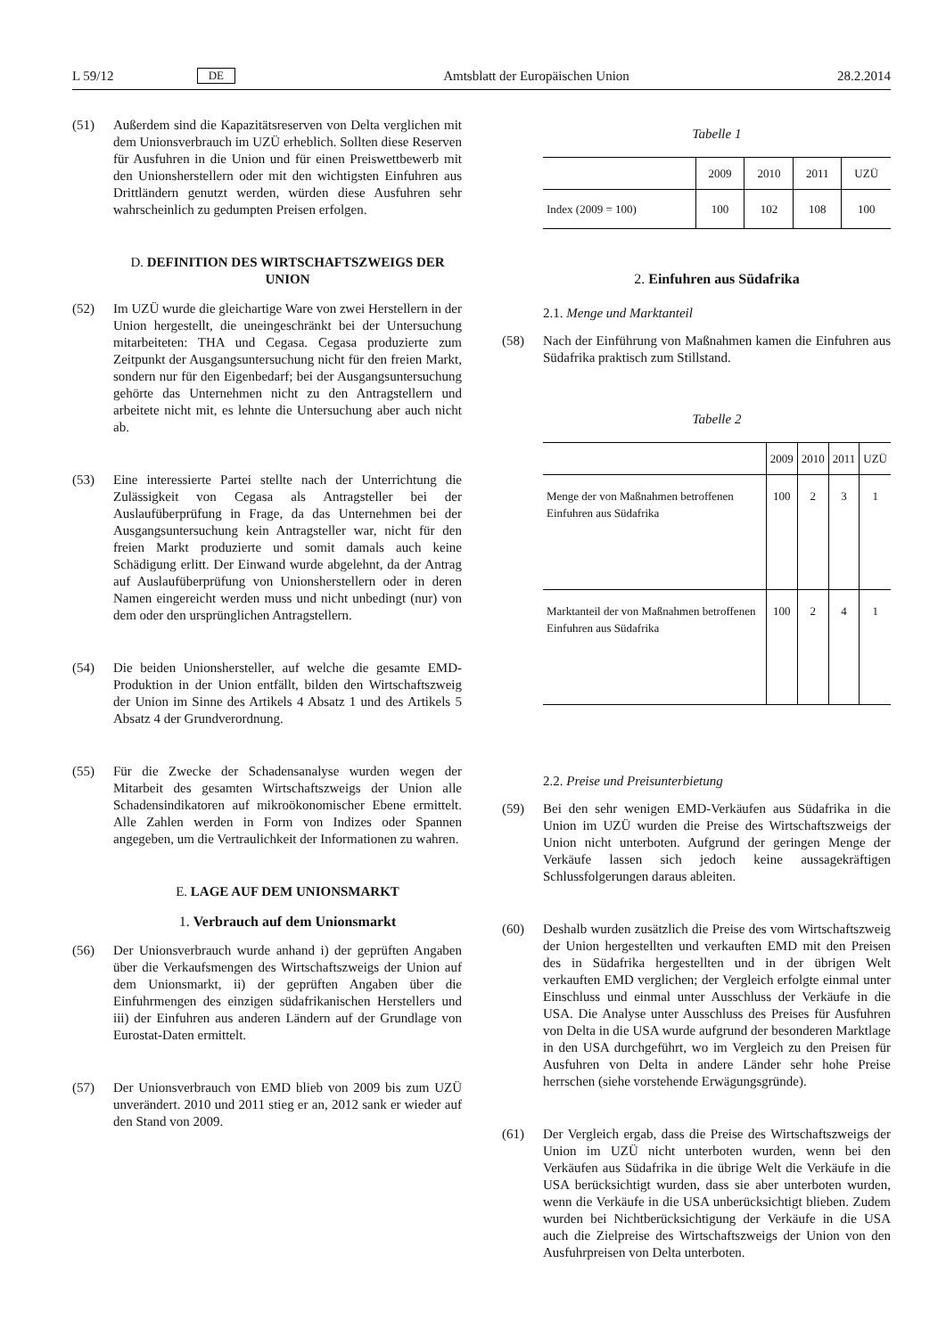L 59/12 DE Amtsblatt der Europäischen Union 28.2.2014
(51) Außerdem sind die Kapazitätsreserven von Delta verglichen mit dem Unionsverbrauch im UZÜ erheblich. Sollten diese Reserven für Ausfuhren in die Union und für einen Preiswettbewerb mit den Unionsherstellern oder mit den wichtigsten Einfuhren aus Drittländern genutzt werden, würden diese Ausfuhren sehr wahrscheinlich zu gedumpten Preisen erfolgen.
D. DEFINITION DES WIRTSCHAFTSZWEIGS DER UNION
(52) Im UZÜ wurde die gleichartige Ware von zwei Herstellern in der Union hergestellt, die uneingeschränkt bei der Untersuchung mitarbeiteten: THA und Cegasa. Cegasa produzierte zum Zeitpunkt der Ausgangsuntersuchung nicht für den freien Markt, sondern nur für den Eigenbedarf; bei der Ausgangsuntersuchung gehörte das Unternehmen nicht zu den Antragstellern und arbeitete nicht mit, es lehnte die Untersuchung aber auch nicht ab.
(53) Eine interessierte Partei stellte nach der Unterrichtung die Zulässigkeit von Cegasa als Antragsteller bei der Auslaufüberprüfung in Frage, da das Unternehmen bei der Ausgangsuntersuchung kein Antragsteller war, nicht für den freien Markt produzierte und somit damals auch keine Schädigung erlitt. Der Einwand wurde abgelehnt, da der Antrag auf Auslaufüberprüfung von Unionsherstellern oder in deren Namen eingereicht werden muss und nicht unbedingt (nur) von dem oder den ursprünglichen Antragstellern.
(54) Die beiden Unionshersteller, auf welche die gesamte EMD-Produktion in der Union entfällt, bilden den Wirtschaftszweig der Union im Sinne des Artikels 4 Absatz 1 und des Artikels 5 Absatz 4 der Grundverordnung.
(55) Für die Zwecke der Schadensanalyse wurden wegen der Mitarbeit des gesamten Wirtschaftszweigs der Union alle Schadensindikatoren auf mikroökonomischer Ebene ermittelt. Alle Zahlen werden in Form von Indizes oder Spannen angegeben, um die Vertraulichkeit der Informationen zu wahren.
E. LAGE AUF DEM UNIONSMARKT
1. Verbrauch auf dem Unionsmarkt
(56) Der Unionsverbrauch wurde anhand i) der geprüften Angaben über die Verkaufsmengen des Wirtschaftszweigs der Union auf dem Unionsmarkt, ii) der geprüften Angaben über die Einfuhrmengen des einzigen südafrikanischen Herstellers und iii) der Einfuhren aus anderen Ländern auf der Grundlage von Eurostat-Daten ermittelt.
(57) Der Unionsverbrauch von EMD blieb von 2009 bis zum UZÜ unverändert. 2010 und 2011 stieg er an, 2012 sank er wieder auf den Stand von 2009.
Tabelle 1
| | 2009 | 2010 | 2011 | UZÜ |
| --- | --- | --- | --- | --- |
| Index (2009 = 100) | 100 | 102 | 108 | 100 |
2. Einfuhren aus Südafrika
2.1. Menge und Marktanteil
(58) Nach der Einführung von Maßnahmen kamen die Einfuhren aus Südafrika praktisch zum Stillstand.
Tabelle 2
| | 2009 | 2010 | 2011 | UZÜ |
| --- | --- | --- | --- | --- |
| Menge der von Maßnahmen betroffenen Einfuhren aus Südafrika | 100 | 2 | 3 | 1 |
| Marktanteil der von Maßnahmen betroffenen Einfuhren aus Südafrika | 100 | 2 | 4 | 1 |
2.2. Preise und Preisunterbietung
(59) Bei den sehr wenigen EMD-Verkäufen aus Südafrika in die Union im UZÜ wurden die Preise des Wirtschaftszweigs der Union nicht unterboten. Aufgrund der geringen Menge der Verkäufe lassen sich jedoch keine aussagekräftigen Schlussfolgerungen daraus ableiten.
(60) Deshalb wurden zusätzlich die Preise des vom Wirtschaftszweig der Union hergestellten und verkauften EMD mit den Preisen des in Südafrika hergestellten und in der übrigen Welt verkauften EMD verglichen; der Vergleich erfolgte einmal unter Einschluss und einmal unter Ausschluss der Verkäufe in die USA. Die Analyse unter Ausschluss des Preises für Ausfuhren von Delta in die USA wurde aufgrund der besonderen Marktlage in den USA durchgeführt, wo im Vergleich zu den Preisen für Ausfuhren von Delta in andere Länder sehr hohe Preise herrschen (siehe vorstehende Erwägungsgründe).
(61) Der Vergleich ergab, dass die Preise des Wirtschaftszweigs der Union im UZÜ nicht unterboten wurden, wenn bei den Verkäufen aus Südafrika in die übrige Welt die Verkäufe in die USA berücksichtigt wurden, dass sie aber unterboten wurden, wenn die Verkäufe in die USA unberücksichtigt blieben. Zudem wurden bei Nichtberücksichtigung der Verkäufe in die USA auch die Zielpreise des Wirtschaftszweigs der Union von den Ausfuhrpreisen von Delta unterboten.